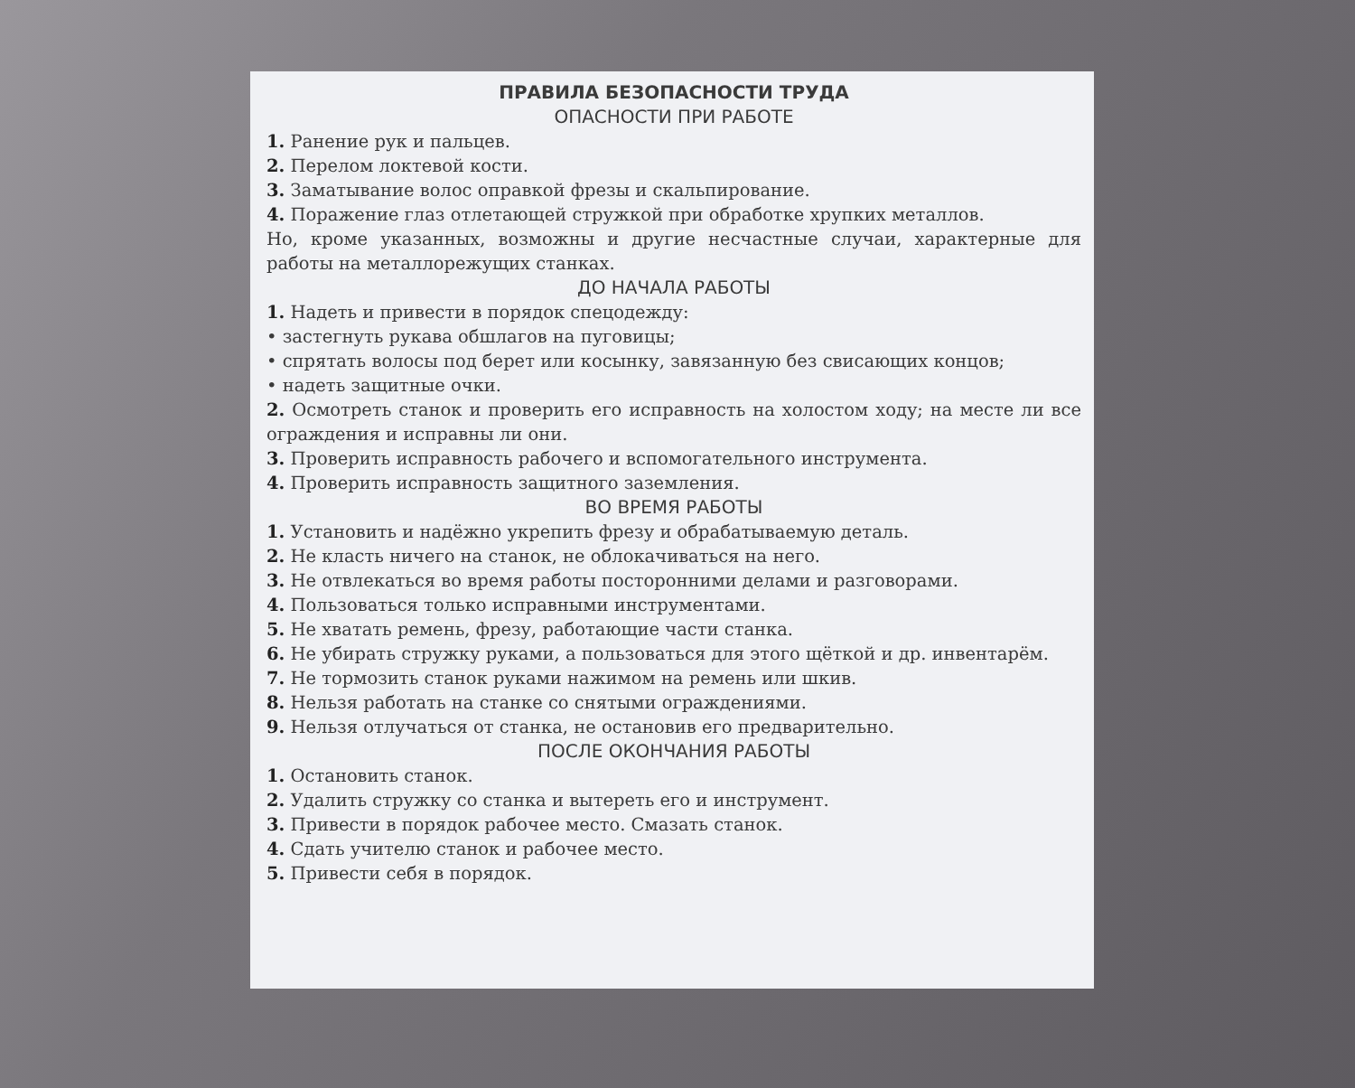ПРАВИЛА БЕЗОПАСНОСТИ ТРУДА
ОПАСНОСТИ ПРИ РАБОТЕ
1. Ранение рук и пальцев.
2. Перелом локтевой кости.
3. Заматывание волос оправкой фрезы и скальпирование.
4. Поражение глаз отлетающей стружкой при обработке хрупких металлов.
Но, кроме указанных, возможны и другие несчастные случаи, характерные для работы на металлорежущих станках.
ДО НАЧАЛА РАБОТЫ
1. Надеть и привести в порядок спецодежду:
• застегнуть рукава обшлагов на пуговицы;
• спрятать волосы под берет или косынку, завязанную без свисающих концов;
• надеть защитные очки.
2. Осмотреть станок и проверить его исправность на холостом ходу; на месте ли все ограждения и исправны ли они.
3. Проверить исправность рабочего и вспомогательного инструмента.
4. Проверить исправность защитного заземления.
ВО ВРЕМЯ РАБОТЫ
1. Установить и надёжно укрепить фрезу и обрабатываемую деталь.
2. Не класть ничего на станок, не облокачиваться на него.
3. Не отвлекаться во время работы посторонними делами и разговорами.
4. Пользоваться только исправными инструментами.
5. Не хватать ремень, фрезу, работающие части станка.
6. Не убирать стружку руками, а пользоваться для этого щёткой и др. инвентарём.
7. Не тормозить станок руками нажимом на ремень или шкив.
8. Нельзя работать на станке со снятыми ограждениями.
9. Нельзя отлучаться от станка, не остановив его предварительно.
ПОСЛЕ ОКОНЧАНИЯ РАБОТЫ
1. Остановить станок.
2. Удалить стружку со станка и вытереть его и инструмент.
3. Привести в порядок рабочее место. Смазать станок.
4. Сдать учителю станок и рабочее место.
5. Привести себя в порядок.